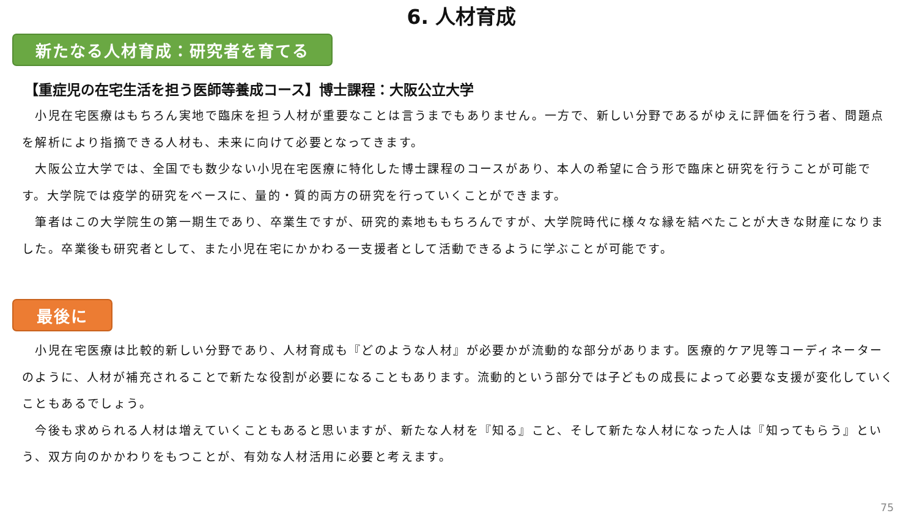6. 人材育成
新たなる人材育成：研究者を育てる
【重症児の在宅生活を担う医師等養成コース】博士課程：大阪公立大学
　小児在宅医療はもちろん実地で臨床を担う人材が重要なことは言うまでもありません。一方で、新しい分野であるがゆえに評価を行う者、問題点を解析により指摘できる人材も、未来に向けて必要となってきます。
　大阪公立大学では、全国でも数少ない小児在宅医療に特化した博士課程のコースがあり、本人の希望に合う形で臨床と研究を行うことが可能です。大学院では疫学的研究をベースに、量的・質的両方の研究を行っていくことができます。
　筆者はこの大学院生の第一期生であり、卒業生ですが、研究的素地ももちろんですが、大学院時代に様々な縁を結べたことが大きな財産になりました。卒業後も研究者として、また小児在宅にかかわる一支援者として活動できるように学ぶことが可能です。
最後に
　小児在宅医療は比較的新しい分野であり、人材育成も『どのような人材』が必要かが流動的な部分があります。医療的ケア児等コーディネーターのように、人材が補充されることで新たな役割が必要になることもあります。流動的という部分では子どもの成長によって必要な支援が変化していくこともあるでしょう。
　今後も求められる人材は増えていくこともあると思いますが、新たな人材を『知る』こと、そして新たな人材になった人は『知ってもらう』という、双方向のかかわりをもつことが、有効な人材活用に必要と考えます。
75